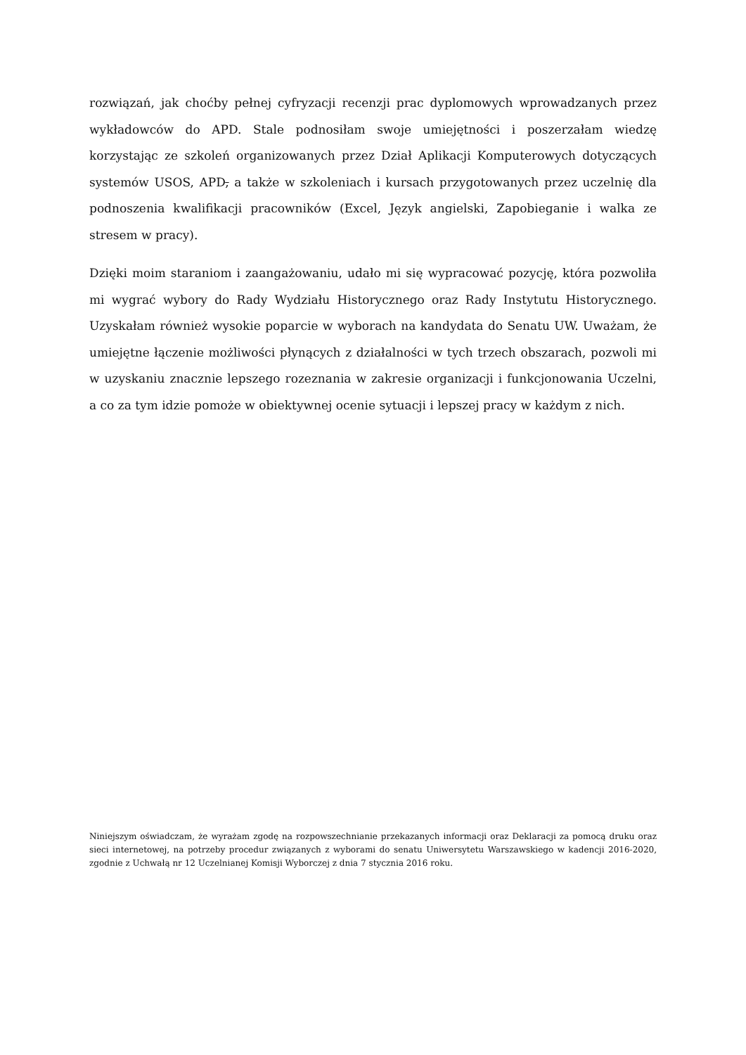rozwiązań, jak choćby pełnej cyfryzacji recenzji prac dyplomowych wprowadzanych przez wykładowców do APD. Stale podnosiłam swoje umiejętności i poszerzałam wiedzę korzystając ze szkoleń organizowanych przez Dział Aplikacji Komputerowych dotyczących systemów USOS, APD, a także w szkoleniach i kursach przygotowanych przez uczelnię dla podnoszenia kwalifikacji pracowników (Excel, Język angielski, Zapobieganie i walka ze stresem w pracy).
Dzięki moim staraniom i zaangażowaniu, udało mi się wypracować pozycję, która pozwoliła mi wygrać wybory do Rady Wydziału Historycznego oraz Rady Instytutu Historycznego. Uzyskałam również wysokie poparcie w wyborach na kandydata do Senatu UW. Uważam, że umiejętne łączenie możliwości płynących z działalności w tych trzech obszarach, pozwoli mi w uzyskaniu znacznie lepszego rozeznania w zakresie organizacji i funkcjonowania Uczelni, a co za tym idzie pomoże w obiektywnej ocenie sytuacji i lepszej pracy w każdym z nich.
Niniejszym oświadczam, że wyrażam zgodę na rozpowszechnianie przekazanych informacji oraz Deklaracji za pomocą druku oraz sieci internetowej, na potrzeby procedur związanych z wyborami do senatu Uniwersytetu Warszawskiego w kadencji 2016-2020, zgodnie z Uchwałą nr 12 Uczelnianej Komisji Wyborczej z dnia 7 stycznia 2016 roku.